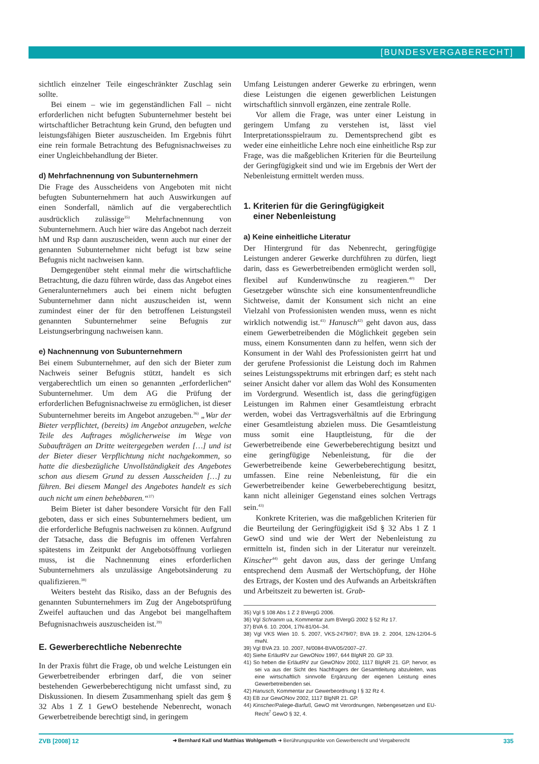[BUNDESVERGABERECHT]
sichtlich einzelner Teile eingeschränkter Zuschlag sein sollte.
Bei einem – wie im gegenständlichen Fall – nicht erforderlichen nicht befugten Subunternehmer besteht bei wirtschaftlicher Betrachtung kein Grund, den befugten und leistungsfähigen Bieter auszuscheiden. Im Ergebnis führt eine rein formale Betrachtung des Befugnisnachweises zu einer Ungleichbehandlung der Bieter.
d) Mehrfachnennung von Subunternehmern
Die Frage des Ausscheidens von Angeboten mit nicht befugten Subunternehmern hat auch Auswirkungen auf einen Sonderfall, nämlich auf die vergaberechtlich ausdrücklich zulässige<sup>35)</sup> Mehrfachnennung von Subunternehmern. Auch hier wäre das Angebot nach derzeit hM und Rsp dann auszuscheiden, wenn auch nur einer der genannten Subunternehmer nicht befugt ist bzw seine Befugnis nicht nachweisen kann.
Demgegenüber steht einmal mehr die wirtschaftliche Betrachtung, die dazu führen würde, dass das Angebot eines Generalunternehmers auch bei einem nicht befugten Subunternehmer dann nicht auszuscheiden ist, wenn zumindest einer der für den betroffenen Leistungsteil genannten Subunternehmer seine Befugnis zur Leistungserbringung nachweisen kann.
e) Nachnennung von Subunternehmern
Bei einem Subunternehmer, auf den sich der Bieter zum Nachweis seiner Befugnis stützt, handelt es sich vergaberechtlich um einen so genannten „erforderlichen“ Subunternehmer. Um dem AG die Prüfung der erforderlichen Befugnisnachweise zu ermöglichen, ist dieser Subunternehmer bereits im Angebot anzugeben.<sup>36)</sup> „War der Bieter verpflichtet, (bereits) im Angebot anzugeben, welche Teile des Auftrages möglicherweise im Wege von Subaufträgen an Dritte weitergegeben werden […] und ist der Bieter dieser Verpflichtung nicht nachgekommen, so hatte die diesbezügliche Unvollständigkeit des Angebotes schon aus diesem Grund zu dessen Ausscheiden […] zu führen. Bei diesem Mangel des Angebotes handelt es sich auch nicht um einen behebbaren.“<sup>37)</sup>
Beim Bieter ist daher besondere Vorsicht für den Fall geboten, dass er sich eines Subunternehmers bedient, um die erforderliche Befugnis nachweisen zu können. Aufgrund der Tatsache, dass die Befugnis im offenen Verfahren spätestens im Zeitpunkt der Angebotsöffnung vorliegen muss, ist die Nachnennung eines erforderlichen Subunternehmers als unzulässige Angebotsänderung zu qualifizieren.<sup>38)</sup>
Weiters besteht das Risiko, dass an der Befugnis des genannten Subunternehmers im Zug der Angebotsprüfung Zweifel auftauchen und das Angebot bei mangelhaftem Befugnisnachweis auszuscheiden ist.<sup>39)</sup>
E. Gewerberechtliche Nebenrechte
In der Praxis führt die Frage, ob und welche Leistungen ein Gewerbetreibender erbringen darf, die von seiner bestehenden Gewerbeberechtigung nicht umfasst sind, zu Diskussionen. In diesem Zusammenhang spielt das gem § 32 Abs 1 Z 1 GewO bestehende Nebenrecht, wonach Gewerbetreibende berechtigt sind, in geringem
Umfang Leistungen anderer Gewerke zu erbringen, wenn diese Leistungen die eigenen gewerblichen Leistungen wirtschaftlich sinnvoll ergänzen, eine zentrale Rolle.
Vor allem die Frage, was unter einer Leistung in geringem Umfang zu verstehen ist, lässt viel Interpretationsspielraum zu. Dementsprechend gibt es weder eine einheitliche Lehre noch eine einheitliche Rsp zur Frage, was die maßgeblichen Kriterien für die Beurteilung der Geringfügigkeit sind und wie im Ergebnis der Wert der Nebenleistung ermittelt werden muss.
1. Kriterien für die Geringfügigkeit
einer Nebenleistung
a) Keine einheitliche Literatur
Der Hintergrund für das Nebenrecht, geringfügige Leistungen anderer Gewerke durchführen zu dürfen, liegt darin, dass es Gewerbetreibenden ermöglicht werden soll, flexibel auf Kundenwünsche zu reagieren.<sup>40)</sup> Der Gesetzgeber wünschte sich eine konsumentenfreundliche Sichtweise, damit der Konsument sich nicht an eine Vielzahl von Professionisten wenden muss, wenn es nicht wirklich notwendig ist.<sup>41)</sup> Hanusch<sup>42)</sup> geht davon aus, dass einem Gewerbetreibenden die Möglichkeit gegeben sein muss, einem Konsumenten dann zu helfen, wenn sich der Konsument in der Wahl des Professionisten geirrt hat und der gerufene Professionist die Leistung doch im Rahmen seines Leistungsspektrums mit erbringen darf; es steht nach seiner Ansicht daher vor allem das Wohl des Konsumenten im Vordergrund. Wesentlich ist, dass die geringfügigen Leistungen im Rahmen einer Gesamtleistung erbracht werden, wobei das Vertragsverhältnis auf die Erbringung einer Gesamtleistung abzielen muss. Die Gesamtleistung muss somit eine Hauptleistung, für die der Gewerbetreibende eine Gewerbeberechtigung besitzt und eine geringfügige Nebenleistung, für die der Gewerbetreibende keine Gewerbeberechtigung besitzt, umfassen. Eine reine Nebenleistung, für die ein Gewerbetreibender keine Gewerbeberechtigung besitzt, kann nicht alleiniger Gegenstand eines solchen Vertrags sein.<sup>43)</sup>
Konkrete Kriterien, was die maßgeblichen Kriterien für die Beurteilung der Geringfügigkeit iSd § 32 Abs 1 Z 1 GewO sind und wie der Wert der Nebenleistung zu ermitteln ist, finden sich in der Literatur nur vereinzelt. Kinscher<sup>44)</sup> geht davon aus, dass der geringe Umfang entsprechend dem Ausmaß der Wertschöpfung, der Höhe des Ertrags, der Kosten und des Aufwands an Arbeitskräften und Arbeitszeit zu bewerten ist. Grab-
35) Vgl § 108 Abs 1 Z 2 BVergG 2006.
36) Vgl Schramm ua, Kommentar zum BVergG 2002 § 52 Rz 17.
37) BVA 6. 10. 2004, 17N-81/04–34.
38) Vgl VKS Wien 10. 5. 2007, VKS-2479/07; BVA 19. 2. 2004, 12N-12/04–5 mwN.
39) Vgl BVA 23. 10. 2007, N/0084-BVA/05/2007–27.
40) Siehe ErläutRV zur GewONov 1997, 644 BlgNR 20. GP 33.
41) So heben die ErläutRV zur GewONov 2002, 1117 BlgNR 21. GP, hervor, es sei va aus der Sicht des Nachfragers der Gesamtleitung abzuleiten, was eine wirtschaftlich sinnvolle Ergänzung der eigenen Leistung eines Gewerbetreibenden sei.
42) Hanusch, Kommentar zur Gewerbeordnung I § 32 Rz 4.
43) EB zur GewONov 2002, 1117 BlgNR 21. GP.
44) Kinscher/Paliege-Barfuß, GewO mit Verordnungen, Nebengesetzen und EU-Recht<sup>7</sup> GewO § 32, 4.
ZVB [2008] 12 ➜ Bernhard Kall und Matthias Wohlgemuth ➜ Berührungspunkte von Gewerberecht und Vergaberecht 335